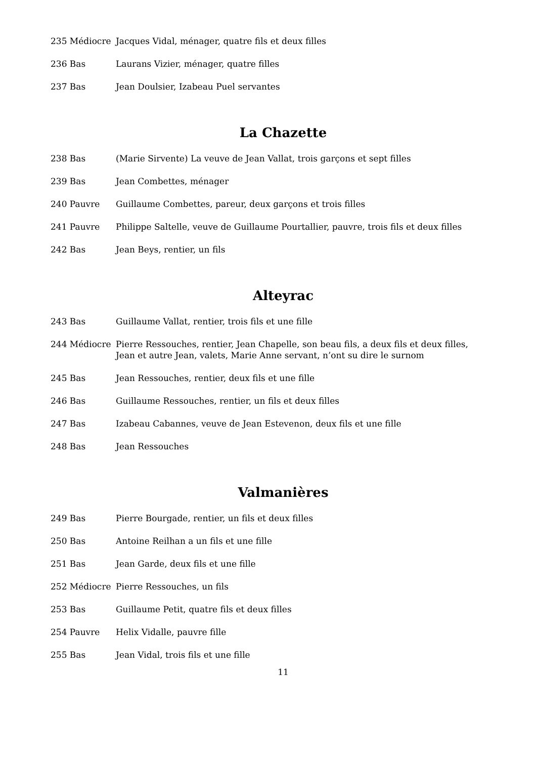235 Médiocre Jacques Vidal, ménager, quatre fils et deux filles
236 Bas Laurans Vizier, ménager, quatre filles
237 Bas Jean Doulsier, Izabeau Puel servantes
La Chazette
238 Bas (Marie Sirvente) La veuve de Jean Vallat, trois garçons et sept filles
239 Bas Jean Combettes, ménager
240 Pauvre Guillaume Combettes, pareur, deux garçons et trois filles
241 Pauvre Philippe Saltelle, veuve de Guillaume Pourtallier, pauvre, trois fils et deux filles
242 Bas Jean Beys, rentier, un fils
Alteyrac
243 Bas Guillaume Vallat, rentier, trois fils et une fille
244 Médiocre Pierre Ressouches, rentier, Jean Chapelle, son beau fils, a deux fils et deux filles, Jean et autre Jean, valets, Marie Anne servant, n’ont su dire le surnom
245 Bas Jean Ressouches, rentier, deux fils et une fille
246 Bas Guillaume Ressouches, rentier, un fils et deux filles
247 Bas Izabeau Cabannes, veuve de Jean Estevenon, deux fils et une fille
248 Bas Jean Ressouches
Valmanières
249 Bas Pierre Bourgade, rentier, un fils et deux filles
250 Bas Antoine Reilhan a un fils et une fille
251 Bas Jean Garde, deux fils et une fille
252 Médiocre Pierre Ressouches, un fils
253 Bas Guillaume Petit, quatre fils et deux filles
254 Pauvre Helix Vidalle, pauvre fille
255 Bas Jean Vidal, trois fils et une fille
11